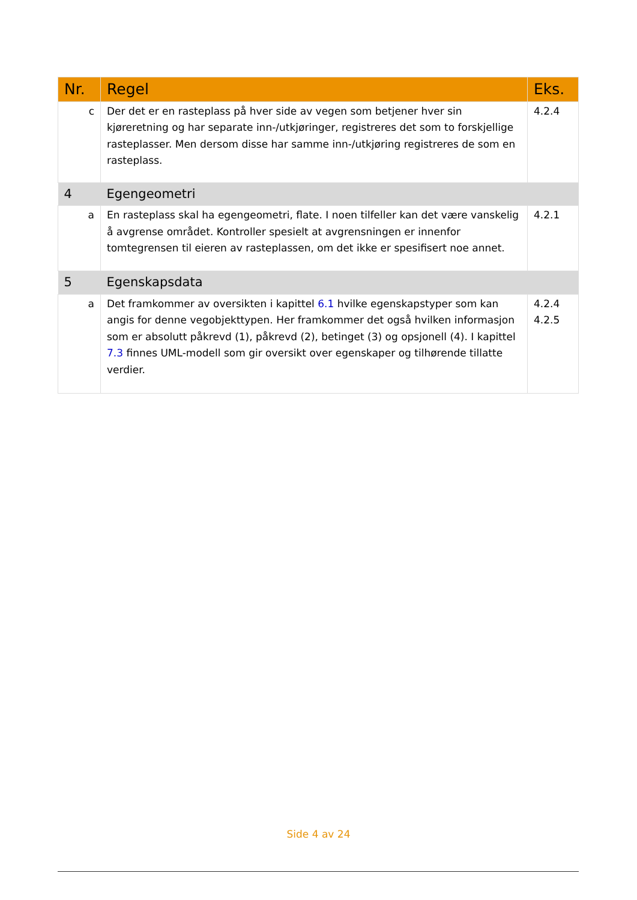| Nr. | Regel | Eks. |
| --- | --- | --- |
| c | Der det er en rasteplass på hver side av vegen som betjener hver sin kjøreretning og har separate inn-/utkjøringer, registreres det som to forskjellige rasteplasser. Men dersom disse har samme inn-/utkjøring registreres de som en rasteplass. | 4.2.4 |
| 4 | Egengeometri | |
| a | En rasteplass skal ha egengeometri, flate. I noen tilfeller kan det være vanskelig å avgrense området. Kontroller spesielt at avgrensningen er innenfor tomtegrensen til eieren av rasteplassen, om det ikke er spesifisert noe annet. | 4.2.1 |
| 5 | Egenskapsdata | |
| a | Det framkommer av oversikten i kapittel 6.1 hvilke egenskapstyper som kan angis for denne vegobjekttypen. Her framkommer det også hvilken informasjon som er absolutt påkrevd (1), påkrevd (2), betinget (3) og opsjonell (4). I kapittel 7.3 finnes UML-modell som gir oversikt over egenskaper og tilhørende tillatte verdier. | 4.2.4 4.2.5 |
Side 4 av 24